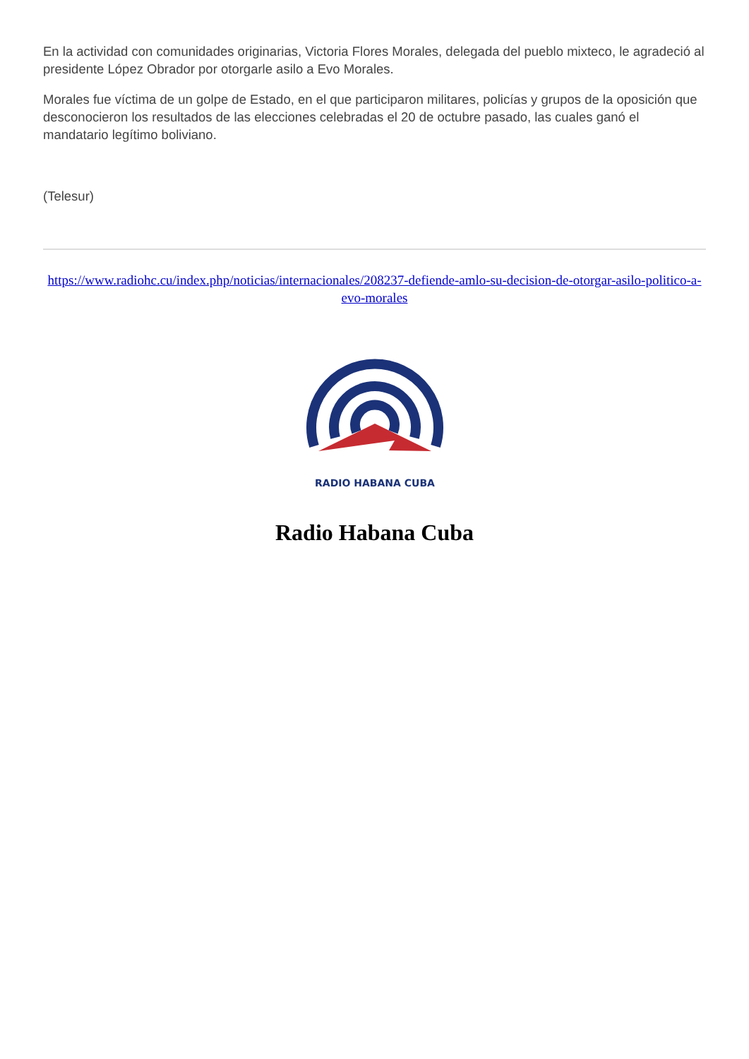En la actividad con comunidades originarias, Victoria Flores Morales, delegada del pueblo mixteco, le agradeció al presidente López Obrador por otorgarle asilo a Evo Morales.
Morales fue víctima de un golpe de Estado, en el que participaron militares, policías y grupos de la oposición que desconocieron los resultados de las elecciones celebradas el 20 de octubre pasado, las cuales ganó el mandatario legítimo boliviano.
(Telesur)
https://www.radiohc.cu/index.php/noticias/internacionales/208237-defiende-amlo-su-decision-de-otorgar-asilo-politico-a-evo-morales
RADIO HABANA CUBA
Radio Habana Cuba